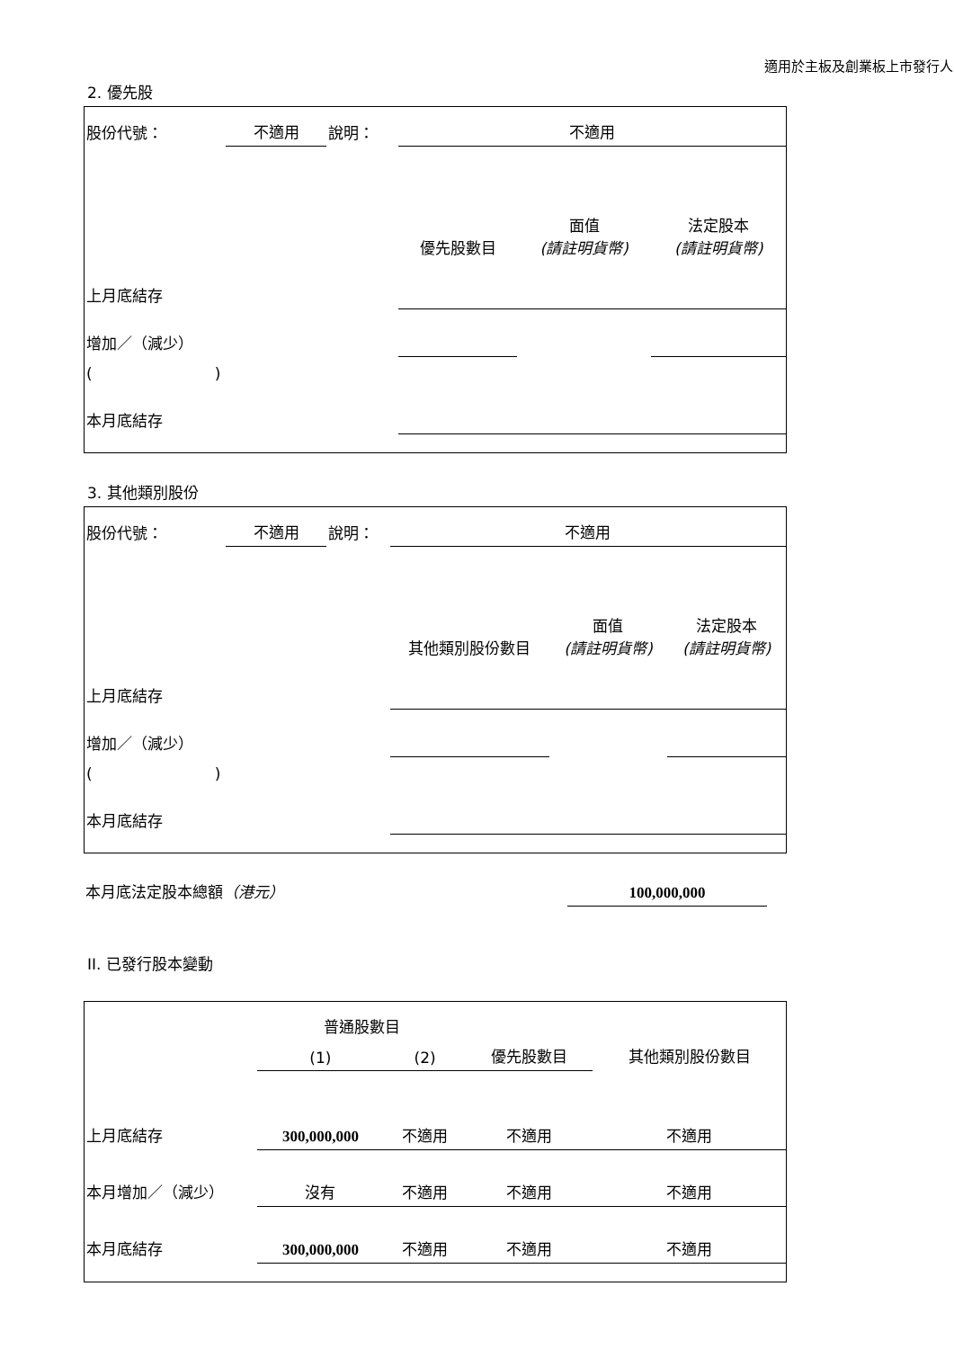適用於主板及創業板上市發行人
2. 優先股
| 股份代號： | 不適用 | 說明： | 不適用 | | |
| | | | 優先股數目 | 面值 (請註明貨幣) | 法定股本 (請註明貨幣) |
| 上月底結存 | | | | | |
| 增加／（減少） | | | | | |
| ( ) | | | | | |
| 本月底結存 | | | | | |
3. 其他類別股份
| 股份代號： | 不適用 | 說明： | 不適用 | | |
| | | | 其他類別股份數目 | 面值 (請註明貨幣) | 法定股本 (請註明貨幣) |
| 上月底結存 | | | | | |
| 增加／（減少） | | | | | |
| ( ) | | | | | |
| 本月底結存 | | | | | |
| 本月底法定股本總額 （港元） | 100,000,000 |
II. 已發行股本變動
| | 普通股數目 | | | 其他類別股份數目 |
| --- | --- | --- | --- | --- |
| | (1) | (2) | 優先股數目 | |
| 上月底結存 | 300,000,000 | 不適用 | 不適用 | 不適用 |
| 本月增加／（減少） | 沒有 | 不適用 | 不適用 | 不適用 |
| 本月底結存 | 300,000,000 | 不適用 | 不適用 | 不適用 |